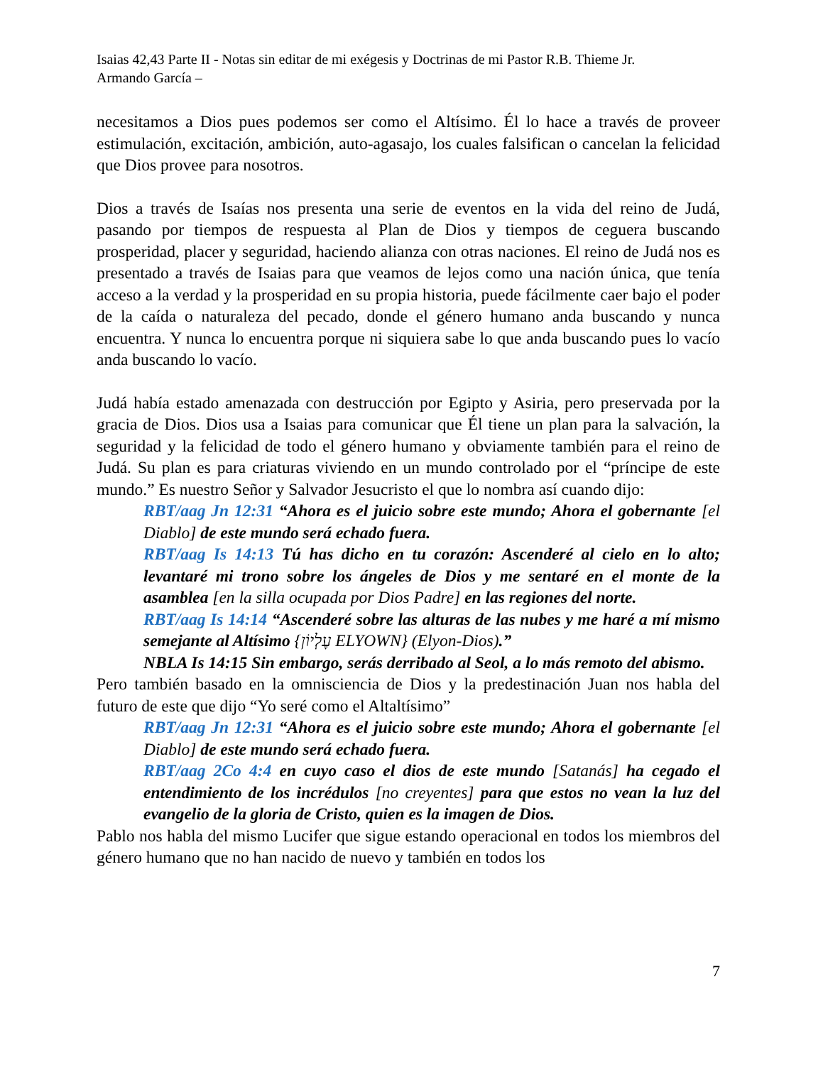Isaias 42,43 Parte II - Notas sin editar de mi exégesis y Doctrinas de mi Pastor R.B. Thieme Jr.
Armando García –
necesitamos a Dios pues podemos ser como el Altísimo. Él lo hace a través de proveer estimulación, excitación, ambición, auto-agasajo, los cuales falsifican o cancelan la felicidad que Dios provee para nosotros.
Dios a través de Isaías nos presenta una serie de eventos en la vida del reino de Judá, pasando por tiempos de respuesta al Plan de Dios y tiempos de ceguera buscando prosperidad, placer y seguridad, haciendo alianza con otras naciones. El reino de Judá nos es presentado a través de Isaias para que veamos de lejos como una nación única, que tenía acceso a la verdad y la prosperidad en su propia historia, puede fácilmente caer bajo el poder de la caída o naturaleza del pecado, donde el género humano anda buscando y nunca encuentra. Y nunca lo encuentra porque ni siquiera sabe lo que anda buscando pues lo vacío anda buscando lo vacío.
Judá había estado amenazada con destrucción por Egipto y Asiria, pero preservada por la gracia de Dios. Dios usa a Isaias para comunicar que Él tiene un plan para la salvación, la seguridad y la felicidad de todo el género humano y obviamente también para el reino de Judá. Su plan es para criaturas viviendo en un mundo controlado por el “príncipe de este mundo.” Es nuestro Señor y Salvador Jesucristo el que lo nombra así cuando dijo:
RBT/aag Jn 12:31 “Ahora es el juicio sobre este mundo; Ahora el gobernante [el Diablo] de este mundo será echado fuera.
RBT/aag Is 14:13 Tú has dicho en tu corazón: Ascenderé al cielo en lo alto; levantaré mi trono sobre los ángeles de Dios y me sentaré en el monte de la asamblea [en la silla ocupada por Dios Padre] en las regiones del norte.
RBT/aag Is 14:14 “Ascenderé sobre las alturas de las nubes y me haré a mí mismo semejante al Altísimo {עֶלְיוֹן ELYOWN} (Elyon-Dios).”
NBLA Is 14:15 Sin embargo, serás derribado al Seol, a lo más remoto del abismo.
Pero también basado en la omnisciencia de Dios y la predestinación Juan nos habla del futuro de este que dijo “Yo seré como el Altaltísimo”
RBT/aag Jn 12:31 “Ahora es el juicio sobre este mundo; Ahora el gobernante [el Diablo] de este mundo será echado fuera.
RBT/aag 2Co 4:4 en cuyo caso el dios de este mundo [Satanás] ha cegado el entendimiento de los incrédulos [no creyentes] para que estos no vean la luz del evangelio de la gloria de Cristo, quien es la imagen de Dios.
Pablo nos habla del mismo Lucifer que sigue estando operacional en todos los miembros del género humano que no han nacido de nuevo y también en todos los
7